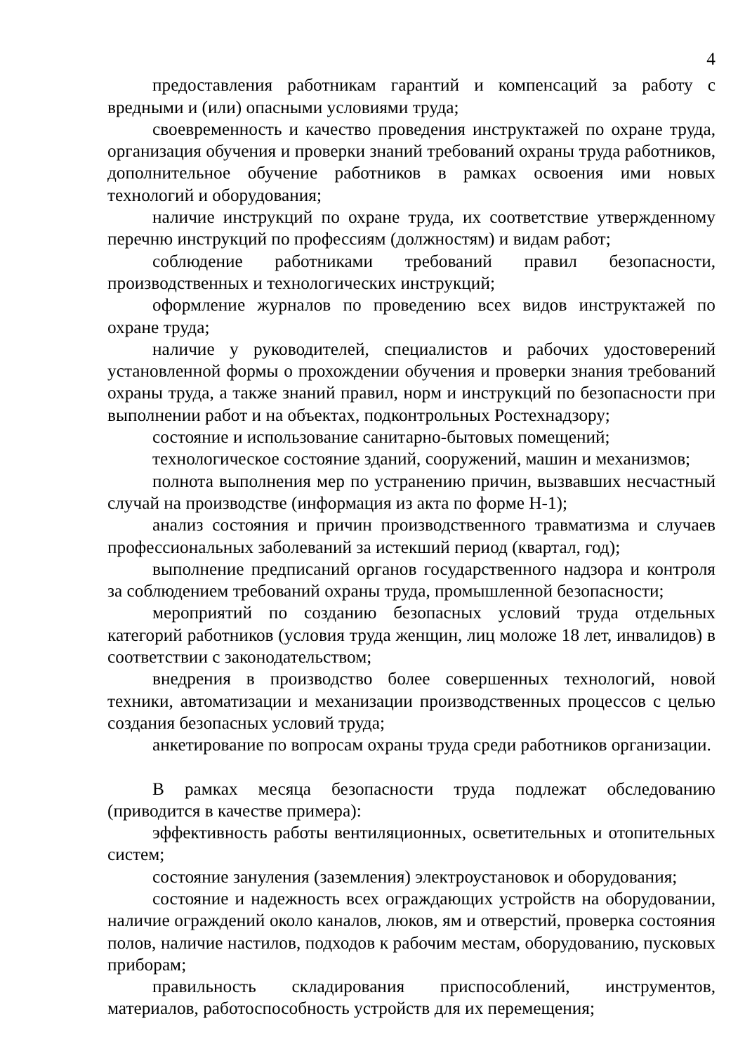4
предоставления работникам гарантий и компенсаций за работу с вредными и (или) опасными условиями труда;
своевременность и качество проведения инструктажей по охране труда, организация обучения и проверки знаний требований охраны труда работников, дополнительное обучение работников в рамках освоения ими новых технологий и оборудования;
наличие инструкций по охране труда, их соответствие утвержденному перечню инструкций по профессиям (должностям) и видам работ;
соблюдение работниками требований правил безопасности, производственных и технологических инструкций;
оформление журналов по проведению всех видов инструктажей по охране труда;
наличие у руководителей, специалистов и рабочих удостоверений установленной формы о прохождении обучения и проверки знания требований охраны труда, а также знаний правил, норм и инструкций по безопасности при выполнении работ и на объектах, подконтрольных Ростехнадзору;
состояние и использование санитарно-бытовых помещений;
технологическое состояние зданий, сооружений, машин и механизмов;
полнота выполнения мер по устранению причин, вызвавших несчастный случай на производстве (информация из акта по форме Н-1);
анализ состояния и причин производственного травматизма и случаев профессиональных заболеваний за истекший период (квартал, год);
выполнение предписаний органов государственного надзора и контроля за соблюдением требований охраны труда, промышленной безопасности;
мероприятий по созданию безопасных условий труда отдельных категорий работников (условия труда женщин, лиц моложе 18 лет, инвалидов) в соответствии с законодательством;
внедрения в производство более совершенных технологий, новой техники, автоматизации и механизации производственных процессов с целью создания безопасных условий труда;
анкетирование по вопросам охраны труда среди работников организации.
В рамках месяца безопасности труда подлежат обследованию (приводится в качестве примера):
эффективность работы вентиляционных, осветительных и отопительных систем;
состояние зануления (заземления) электроустановок и оборудования;
состояние и надежность всех ограждающих устройств на оборудовании, наличие ограждений около каналов, люков, ям и отверстий, проверка состояния полов, наличие настилов, подходов к рабочим местам, оборудованию, пусковых приборам;
правильность складирования приспособлений, инструментов, материалов, работоспособность устройств для их перемещения;